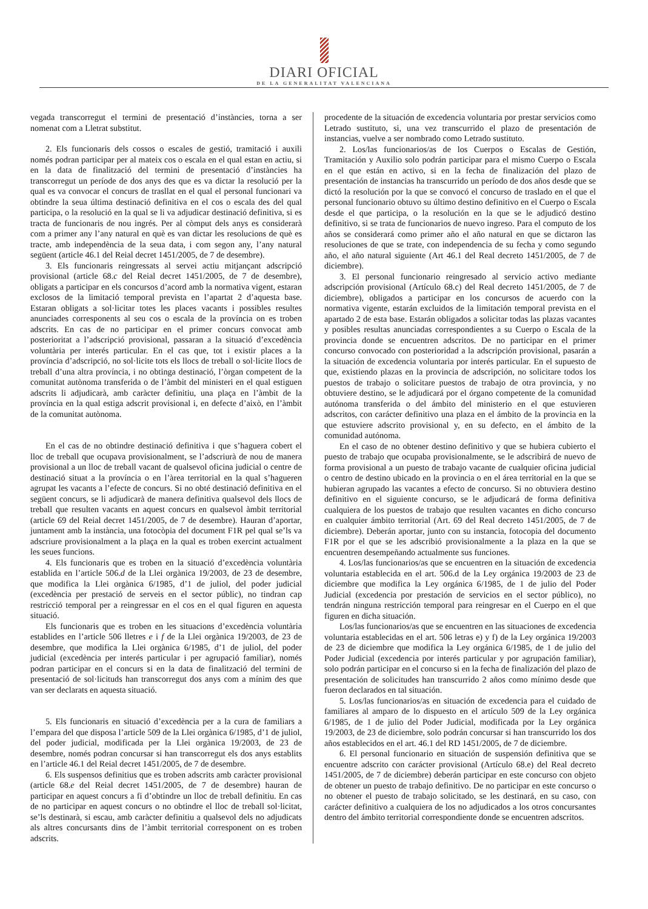DIARI OFICIAL
DE LA GENERALITAT VALENCIANA
vegada transcorregut el termini de presentació d’instàncies, torna a ser nomenat com a Lletrat substitut.
2. Els funcionaris dels cossos o escales de gestió, tramitació i auxili només podran participar per al mateix cos o escala en el qual estan en actiu, si en la data de finalització del termini de presentació d’instàncies ha transcorregut un període de dos anys des que es va dictar la resolució per la qual es va convocar el concurs de trasllat en el qual el personal funcionari va obtindre la seua última destinació definitiva en el cos o escala des del qual participa, o la resolució en la qual se li va adjudicar destinació definitiva, si es tracta de funcionaris de nou ingrés. Per al còmput dels anys es considerarà com a primer any l’any natural en què es van dictar les resolucions de què es tracte, amb independència de la seua data, i com segon any, l’any natural següent (article 46.1 del Reial decret 1451/2005, de 7 de desembre).
3. Els funcionaris reingressats al servei actiu mitjançant adscripció provisional (article 68.c del Reial decret 1451/2005, de 7 de desembre), obligats a participar en els concursos d’acord amb la normativa vigent, estaran exclosos de la limitació temporal prevista en l’apartat 2 d’aquesta base. Estaran obligats a sol·licitar totes les places vacants i possibles resultes anunciades corresponents al seu cos o escala de la província on es troben adscrits. En cas de no participar en el primer concurs convocat amb posterioritat a l’adscripció provisional, passaran a la situació d’excedència voluntària per interés particular. En el cas que, tot i existir places a la província d’adscripció, no sol·licite tots els llocs de treball o sol·licite llocs de treball d’una altra província, i no obtinga destinació, l’òrgan competent de la comunitat autònoma transferida o de l’àmbit del ministeri en el qual estiguen adscrits li adjudicarà, amb caràcter definitiu, una plaça en l’àmbit de la província en la qual estiga adscrit provisional i, en defecte d’això, en l’àmbit de la comunitat autònoma.
En el cas de no obtindre destinació definitiva i que s’haguera cobert el lloc de treball que ocupava provisionalment, se l’adscriurà de nou de manera provisional a un lloc de treball vacant de qualsevol oficina judicial o centre de destinació situat a la província o en l’àrea territorial en la qual s’hagueren agrupat les vacants a l’efecte de concurs. Si no obté destinació definitiva en el següent concurs, se li adjudicarà de manera definitiva qualsevol dels llocs de treball que resulten vacants en aquest concurs en qualsevol àmbit territorial (article 69 del Reial decret 1451/2005, de 7 de desembre). Hauran d’aportar, juntament amb la instància, una fotocòpia del document F1R pel qual se’ls va adscriure provisionalment a la plaça en la qual es troben exercint actualment les seues funcions.
4. Els funcionaris que es troben en la situació d’excedència voluntària establida en l’article 506.d de la Llei orgànica 19/2003, de 23 de desembre, que modifica la Llei orgànica 6/1985, d’1 de juliol, del poder judicial (excedència per prestació de serveis en el sector públic), no tindran cap restricció temporal per a reingressar en el cos en el qual figuren en aquesta situació.
Els funcionaris que es troben en les situacions d’excedència voluntària establides en l’article 506 lletres e i f de la Llei orgànica 19/2003, de 23 de desembre, que modifica la Llei orgànica 6/1985, d’1 de juliol, del poder judicial (excedència per interés particular i per agrupació familiar), només podran participar en el concurs si en la data de finalització del termini de presentació de sol·licituds han transcorregut dos anys com a mínim des que van ser declarats en aquesta situació.
5. Els funcionaris en situació d’excedència per a la cura de familiars a l’empara del que disposa l’article 509 de la Llei orgànica 6/1985, d’1 de juliol, del poder judicial, modificada per la Llei orgànica 19/2003, de 23 de desembre, només podran concursar si han transcorregut els dos anys establits en l’article 46.1 del Reial decret 1451/2005, de 7 de desembre.
6. Els suspensos definitius que es troben adscrits amb caràcter provisional (article 68.e del Reial decret 1451/2005, de 7 de desembre) hauran de participar en aquest concurs a fi d’obtindre un lloc de treball definitiu. En cas de no participar en aquest concurs o no obtindre el lloc de treball sol·licitat, se’ls destinarà, si escau, amb caràcter definitiu a qualsevol dels no adjudicats als altres concursants dins de l’àmbit territorial corresponent on es troben adscrits.
procedente de la situación de excedencia voluntaria por prestar servicios como Letrado sustituto, si, una vez transcurrido el plazo de presentación de instancias, vuelve a ser nombrado como Letrado sustituto.
2. Los/las funcionarios/as de los Cuerpos o Escalas de Gestión, Tramitación y Auxilio solo podrán participar para el mismo Cuerpo o Escala en el que están en activo, si en la fecha de finalización del plazo de presentación de instancias ha transcurrido un período de dos años desde que se dictó la resolución por la que se convocó el concurso de traslado en el que el personal funcionario obtuvo su último destino definitivo en el Cuerpo o Escala desde el que participa, o la resolución en la que se le adjudicó destino definitivo, si se trata de funcionarios de nuevo ingreso. Para el computo de los años se considerará como primer año el año natural en que se dictaron las resoluciones de que se trate, con independencia de su fecha y como segundo año, el año natural siguiente (Art 46.1 del Real decreto 1451/2005, de 7 de diciembre).
3. El personal funcionario reingresado al servicio activo mediante adscripción provisional (Artículo 68.c) del Real decreto 1451/2005, de 7 de diciembre), obligados a participar en los concursos de acuerdo con la normativa vigente, estarán excluidos de la limitación temporal prevista en el apartado 2 de esta base. Estarán obligados a solicitar todas las plazas vacantes y posibles resultas anunciadas correspondientes a su Cuerpo o Escala de la provincia donde se encuentren adscritos. De no participar en el primer concurso convocado con posterioridad a la adscripción provisional, pasarán a la situación de excedencia voluntaria por interés particular. En el supuesto de que, existiendo plazas en la provincia de adscripción, no solicitare todos los puestos de trabajo o solicitare puestos de trabajo de otra provincia, y no obtuviere destino, se le adjudicará por el órgano competente de la comunidad autónoma transferida o del ámbito del ministerio en el que estuvieren adscritos, con carácter definitivo una plaza en el ámbito de la provincia en la que estuviere adscrito provisional y, en su defecto, en el ámbito de la comunidad autónoma.
En el caso de no obtener destino definitivo y que se hubiera cubierto el puesto de trabajo que ocupaba provisionalmente, se le adscribirá de nuevo de forma provisional a un puesto de trabajo vacante de cualquier oficina judicial o centro de destino ubicado en la provincia o en el área territorial en la que se hubieran agrupado las vacantes a efecto de concurso. Si no obtuviera destino definitivo en el siguiente concurso, se le adjudicará de forma definitiva cualquiera de los puestos de trabajo que resulten vacantes en dicho concurso en cualquier ámbito territorial (Art. 69 del Real decreto 1451/2005, de 7 de diciembre). Deberán aportar, junto con su instancia, fotocopia del documento F1R por el que se les adscribió provisionalmente a la plaza en la que se encuentren desempeñando actualmente sus funciones.
4. Los/las funcionarios/as que se encuentren en la situación de excedencia voluntaria establecida en el art. 506.d de la Ley orgánica 19/2003 de 23 de diciembre que modifica la Ley orgánica 6/1985, de 1 de julio del Poder Judicial (excedencia por prestación de servicios en el sector público), no tendrán ninguna restricción temporal para reingresar en el Cuerpo en el que figuren en dicha situación.
Los/las funcionarios/as que se encuentren en las situaciones de excedencia voluntaria establecidas en el art. 506 letras e) y f) de la Ley orgánica 19/2003 de 23 de diciembre que modifica la Ley orgánica 6/1985, de 1 de julio del Poder Judicial (excedencia por interés particular y por agrupación familiar), solo podrán participar en el concurso si en la fecha de finalización del plazo de presentación de solicitudes han transcurrido 2 años como mínimo desde que fueron declarados en tal situación.
5. Los/las funcionarios/as en situación de excedencia para el cuidado de familiares al amparo de lo dispuesto en el artículo 509 de la Ley orgánica 6/1985, de 1 de julio del Poder Judicial, modificada por la Ley orgánica 19/2003, de 23 de diciembre, solo podrán concursar si han transcurrido los dos años establecidos en el art. 46.1 del RD 1451/2005, de 7 de diciembre.
6. El personal funcionario en situación de suspensión definitiva que se encuentre adscrito con carácter provisional (Artículo 68.e) del Real decreto 1451/2005, de 7 de diciembre) deberán participar en este concurso con objeto de obtener un puesto de trabajo definitivo. De no participar en este concurso o no obtener el puesto de trabajo solicitado, se les destinará, en su caso, con carácter definitivo a cualquiera de los no adjudicados a los otros concursantes dentro del ámbito territorial correspondiente donde se encuentren adscritos.